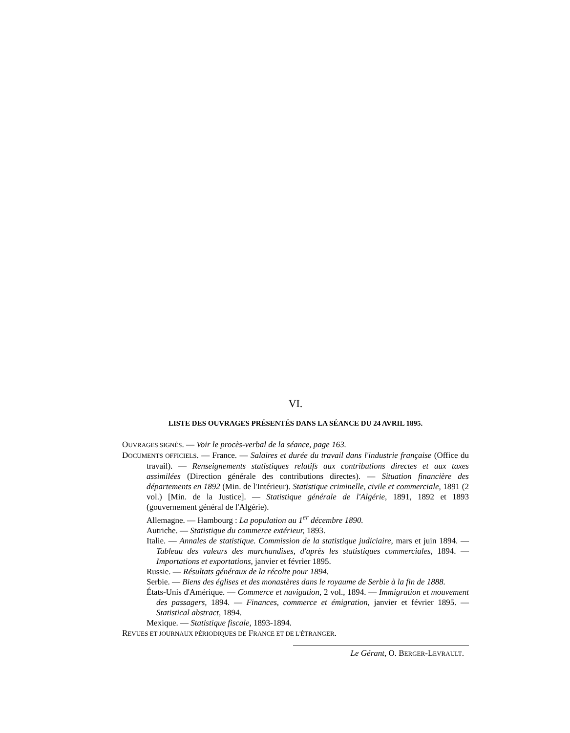VI.
LISTE DES OUVRAGES PRÉSENTÉS DANS LA SÉANCE DU 24 AVRIL 1895.
OUVRAGES SIGNÉS. — Voir le procès-verbal de la séance, page 163.
DOCUMENTS OFFICIELS. — France. — Salaires et durée du travail dans l'industrie française (Office du travail). — Renseignements statistiques relatifs aux contributions directes et aux taxes assimilées (Direction générale des contributions directes). — Situation financière des départements en 1892 (Min. de l'Intérieur). Statistique criminelle, civile et commerciale, 1891 (2 vol.) [Min. de la Justice]. — Statistique générale de l'Algérie, 1891, 1892 et 1893 (gouvernement général de l'Algérie).
Allemagne. — Hambourg : La population au 1<sup>er</sup> décembre 1890.
Autriche. — Statistique du commerce extérieur, 1893.
Italie. — Annales de statistique. Commission de la statistique judiciaire, mars et juin 1894. — Tableau des valeurs des marchandises, d'après les statistiques commerciales, 1894. — Importations et exportations, janvier et février 1895.
Russie. — Résultats généraux de la récolte pour 1894.
Serbie. — Biens des églises et des monastères dans le royaume de Serbie à la fin de 1888.
États-Unis d'Amérique. — Commerce et navigation, 2 vol., 1894. — Immigration et mouvement des passagers, 1894. — Finances, commerce et émigration, janvier et février 1895. — Statistical abstract, 1894.
Mexique. — Statistique fiscale, 1893-1894.
REVUES ET JOURNAUX PÉRIODIQUES DE FRANCE ET DE L'ÉTRANGER.
Le Gérant, O. BERGER-LEVRAULT.